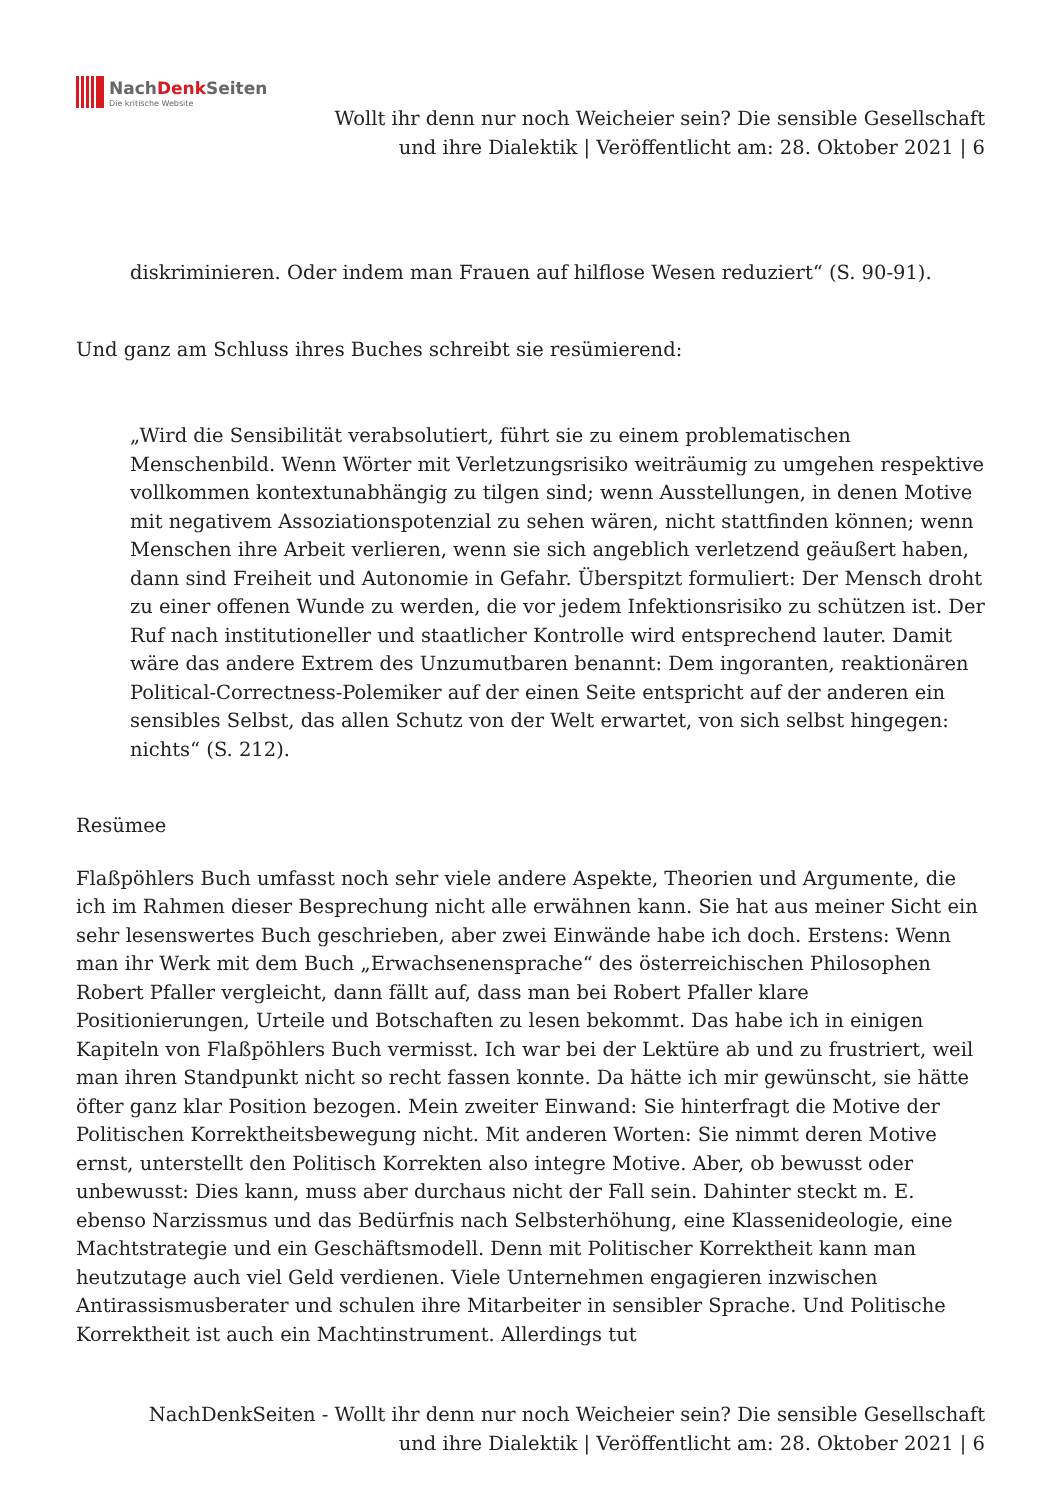NachDenk Seiten
Die kritische Website
Wollt ihr denn nur noch Weicheier sein? Die sensible Gesellschaft
und ihre Dialektik | Veröffentlicht am: 28. Oktober 2021 | 6
diskriminieren. Oder indem man Frauen auf hilflose Wesen reduziert“ (S. 90-91).
Und ganz am Schluss ihres Buches schreibt sie resümierend:
„Wird die Sensibilität verabsolutiert, führt sie zu einem problematischen Menschenbild. Wenn Wörter mit Verletzungsrisiko weiträumig zu umgehen respektive vollkommen kontextunabhängig zu tilgen sind; wenn Ausstellungen, in denen Motive mit negativem Assoziationspotenzial zu sehen wären, nicht stattfinden können; wenn Menschen ihre Arbeit verlieren, wenn sie sich angeblich verletzend geäußert haben, dann sind Freiheit und Autonomie in Gefahr. Überspitzt formuliert: Der Mensch droht zu einer offenen Wunde zu werden, die vor jedem Infektionsrisiko zu schützen ist. Der Ruf nach institutioneller und staatlicher Kontrolle wird entsprechend lauter. Damit wäre das andere Extrem des Unzumutbaren benannt: Dem ingoranten, reaktionären Political-Correctness-Polemiker auf der einen Seite entspricht auf der anderen ein sensibles Selbst, das allen Schutz von der Welt erwartet, von sich selbst hingegen: nichts“ (S. 212).
Resümee
Flaßpöhlers Buch umfasst noch sehr viele andere Aspekte, Theorien und Argumente, die ich im Rahmen dieser Besprechung nicht alle erwähnen kann. Sie hat aus meiner Sicht ein sehr lesenswertes Buch geschrieben, aber zwei Einwände habe ich doch. Erstens: Wenn man ihr Werk mit dem Buch „Erwachsenensprache“ des österreichischen Philosophen Robert Pfaller vergleicht, dann fällt auf, dass man bei Robert Pfaller klare Positionierungen, Urteile und Botschaften zu lesen bekommt. Das habe ich in einigen Kapiteln von Flaßpöhlers Buch vermisst. Ich war bei der Lektüre ab und zu frustriert, weil man ihren Standpunkt nicht so recht fassen konnte. Da hätte ich mir gewünscht, sie hätte öfter ganz klar Position bezogen. Mein zweiter Einwand: Sie hinterfragt die Motive der Politischen Korrektheitsbewegung nicht. Mit anderen Worten: Sie nimmt deren Motive ernst, unterstellt den Politisch Korrekten also integre Motive. Aber, ob bewusst oder unbewusst: Dies kann, muss aber durchaus nicht der Fall sein. Dahinter steckt m. E. ebenso Narzissmus und das Bedürfnis nach Selbsterhöhung, eine Klassenideologie, eine Machtstrategie und ein Geschäftsmodell. Denn mit Politischer Korrektheit kann man heutzutage auch viel Geld verdienen. Viele Unternehmen engagieren inzwischen Antirassismusberater und schulen ihre Mitarbeiter in sensibler Sprache. Und Politische Korrektheit ist auch ein Machtinstrument. Allerdings tut
NachDenkSeiten - Wollt ihr denn nur noch Weicheier sein? Die sensible Gesellschaft und ihre Dialektik | Veröffentlicht am: 28. Oktober 2021 | 6